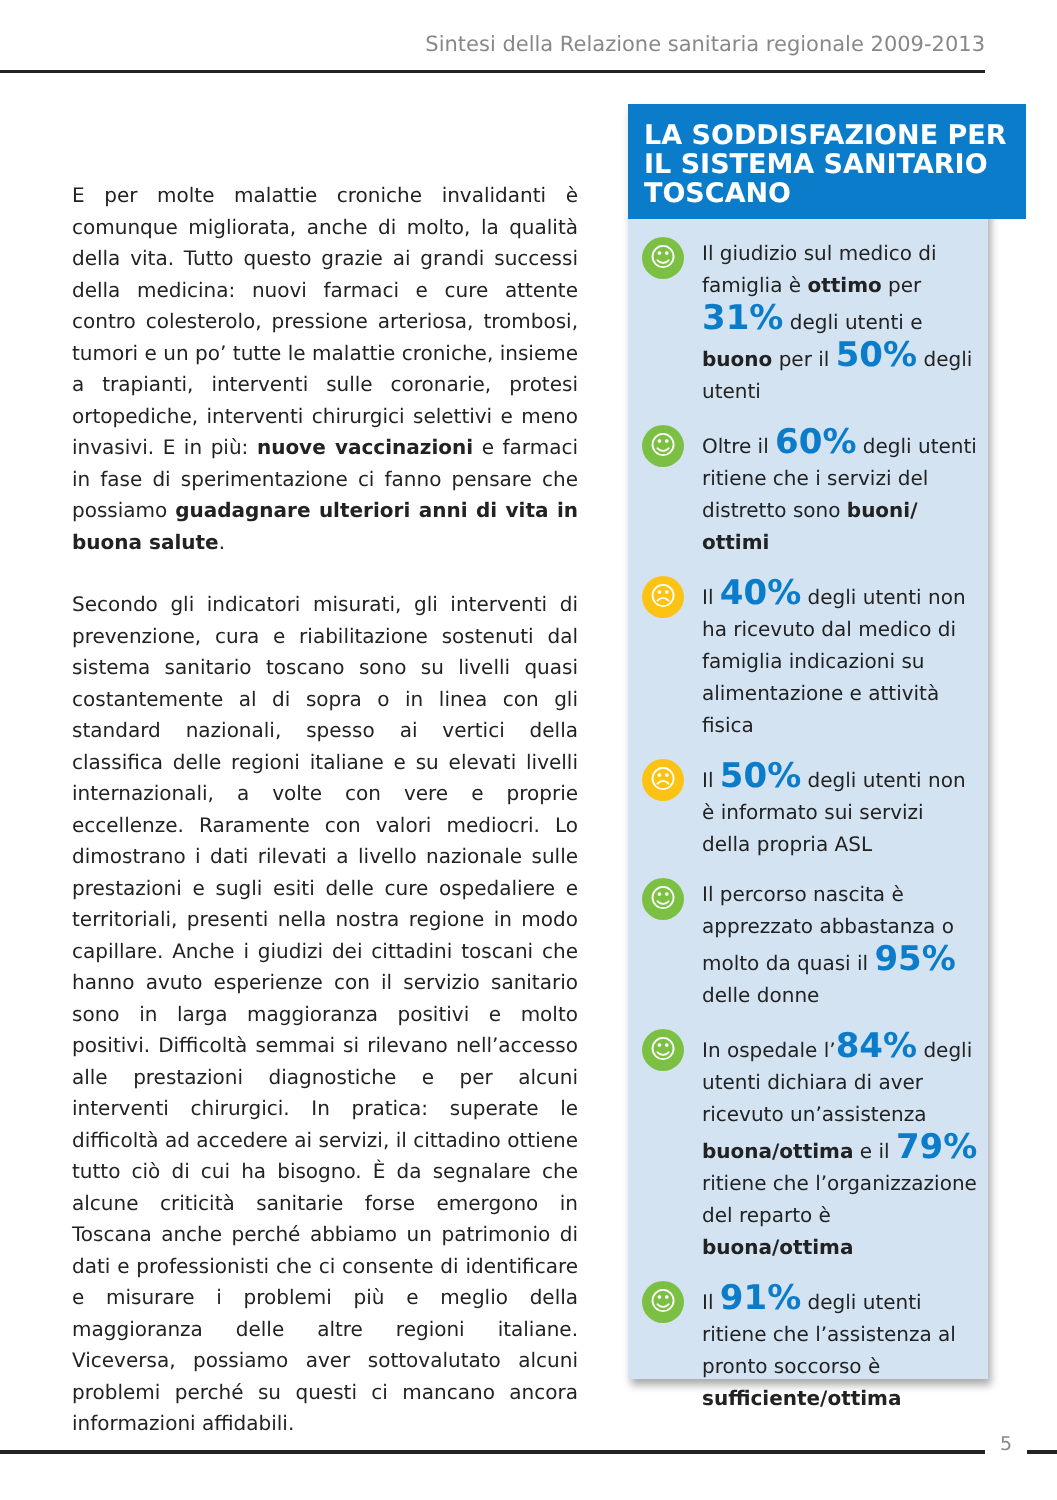Sintesi della Relazione sanitaria regionale 2009-2013
E per molte malattie croniche invalidanti è comunque migliorata, anche di molto, la qualità della vita. Tutto questo grazie ai grandi successi della medicina: nuovi farmaci e cure attente contro colesterolo, pressione arteriosa, trombosi, tumori e un po’ tutte le malattie croniche, insieme a trapianti, interventi sulle coronarie, protesi ortopediche, interventi chirurgici selettivi e meno invasivi. E in più: nuove vaccinazioni e farmaci in fase di sperimentazione ci fanno pensare che possiamo guadagnare ulteriori anni di vita in buona salute.
Secondo gli indicatori misurati, gli interventi di prevenzione, cura e riabilitazione sostenuti dal sistema sanitario toscano sono su livelli quasi costantemente al di sopra o in linea con gli standard nazionali, spesso ai vertici della classifica delle regioni italiane e su elevati livelli internazionali, a volte con vere e proprie eccellenze. Raramente con valori mediocri. Lo dimostrano i dati rilevati a livello nazionale sulle prestazioni e sugli esiti delle cure ospedaliere e territoriali, presenti nella nostra regione in modo capillare. Anche i giudizi dei cittadini toscani che hanno avuto esperienze con il servizio sanitario sono in larga maggioranza positivi e molto positivi. Difficoltà semmai si rilevano nell’accesso alle prestazioni diagnostiche e per alcuni interventi chirurgici. In pratica: superate le difficoltà ad accedere ai servizi, il cittadino ottiene tutto ciò di cui ha bisogno. È da segnalare che alcune criticità sanitarie forse emergono in Toscana anche perché abbiamo un patrimonio di dati e professionisti che ci consente di identificare e misurare i problemi più e meglio della maggioranza delle altre regioni italiane. Viceversa, possiamo aver sottovalutato alcuni problemi perché su questi ci mancano ancora informazioni affidabili.
LA SODDISFAZIONE PER IL SISTEMA SANITARIO TOSCANO
☺
Il giudizio sul medico di famiglia è ottimo per 31% degli utenti e buono per il 50% degli utenti
☺
Oltre il 60% degli utenti ritiene che i servizi del distretto sono buoni/ ottimi
☹
Il 40% degli utenti non ha ricevuto dal medico di famiglia indicazioni su alimentazione e attività fisica
☹
Il 50% degli utenti non è informato sui servizi della propria ASL
☺
Il percorso nascita è apprezzato abbastanza o molto da quasi il 95% delle donne
☺
In ospedale l’84% degli utenti dichiara di aver ricevuto un’assistenza buona/ottima e il 79% ritiene che l’organizzazione del reparto è buona/ottima
☺
Il 91% degli utenti ritiene che l’assistenza al pronto soccorso è sufficiente/ottima
5